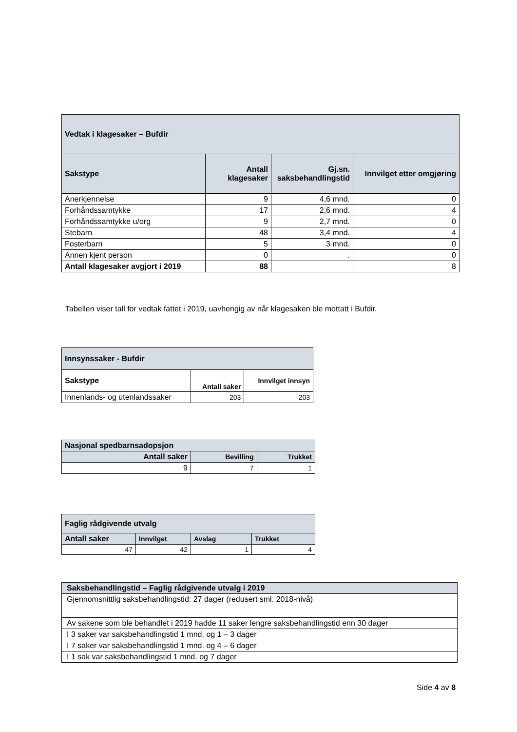| Vedtak i klagesaker – Bufdir | | | |
| --- | --- | --- | --- |
| Sakstype | Antall klagesaker | Gj.sn. saksbehandlingstid | Innvilget etter omgjøring |
| Anerkjennelse | 9 | 4,6 mnd. | 0 |
| Forhåndssamtykke | 17 | 2,6 mnd. | 4 |
| Forhåndssamtykke u/org | 9 | 2,7 mnd. | 0 |
| Stebarn | 48 | 3,4 mnd. | 4 |
| Fosterbarn | 5 | 3 mnd. | 0 |
| Annen kjent person | 0 | . | 0 |
| Antall klagesaker avgjort i 2019 | 88 | | 8 |
Tabellen viser tall for vedtak fattet i 2019, uavhengig av når klagesaken ble mottatt i Bufdir.
| Innsynssaker - Bufdir | | |
| --- | --- | --- |
| Sakstype | Antall saker | Innvilget innsyn |
| Innenlands- og utenlandssaker | 203 | 203 |
| Nasjonal spedbarnsadopsjon | | |
| --- | --- | --- |
| Antall saker | Bevilling | Trukket |
| 9 | 7 | 1 |
| Faglig rådgivende utvalg | | | |
| --- | --- | --- | --- |
| Antall saker | Innvilget | Avslag | Trukket |
| 47 | 42 | 1 | 4 |
| Saksbehandlingstid – Faglig rådgivende utvalg i 2019 |
| --- |
| Gjennomsnittlig saksbehandlingstid: 27 dager (redusert sml. 2018-nivå) |
| Av sakene som ble behandlet i 2019 hadde 11 saker lengre saksbehandlingstid enn 30 dager |
| I 3 saker var saksbehandlingstid 1 mnd. og 1 – 3 dager |
| I 7 saker var saksbehandlingstid 1 mnd. og 4 – 6 dager |
| I 1 sak var saksbehandlingstid 1 mnd. og 7 dager |
Side 4 av 8